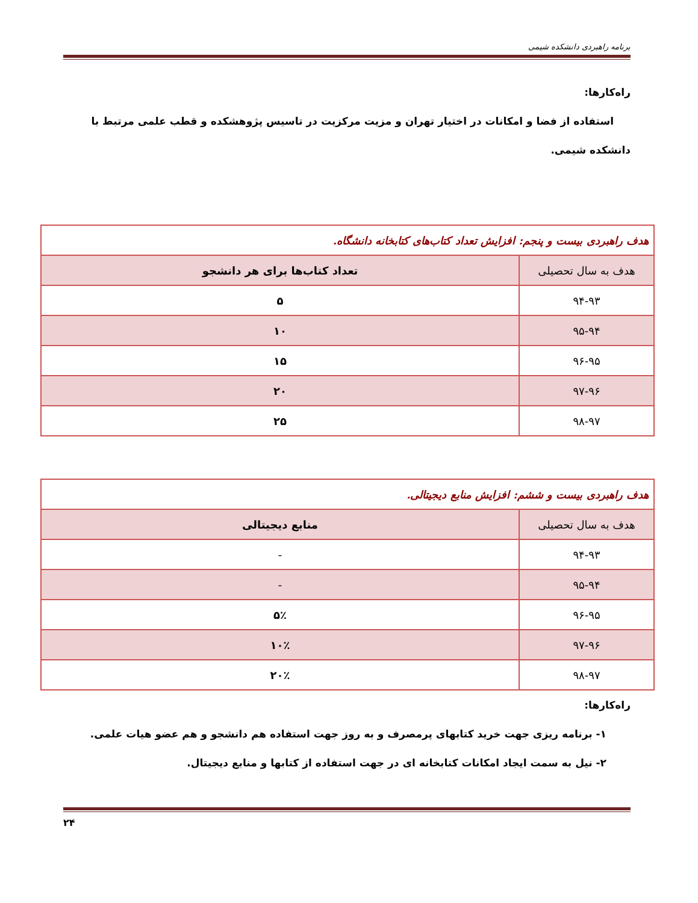برنامه راهبردی دانشکده شیمی
راه‌کارها:
استفاده از فضا و امکانات در اختیار تهران و مزیت مرکزیت در تاسیس پژوهشکده و قطب علمی مرتبط با
دانشکده شیمی.
| هدف راهبردی بیست و پنجم: افزایش تعداد کتاب‌های کتابخانه دانشگاه. | |
| هدف به سال تحصیلی | تعداد کتاب‌ها برای هر دانشجو |
| ۹۴-۹۳ | ۵ |
| ۹۵-۹۴ | ۱۰ |
| ۹۶-۹۵ | ۱۵ |
| ۹۷-۹۶ | ۲۰ |
| ۹۸-۹۷ | ۲۵ |
| هدف راهبردی بیست و ششم: افزایش منابع دیجیتالی. | |
| هدف به سال تحصیلی | منابع دیجیتالی |
| ۹۴-۹۳ | - |
| ۹۵-۹۴ | - |
| ۹۶-۹۵ | ۵٪ |
| ۹۷-۹۶ | ۱۰٪ |
| ۹۸-۹۷ | ۲۰٪ |
راه‌کارها:
۱- برنامه ریزی جهت خرید کتابهای پرمصرف و به روز جهت استفاده هم دانشجو و هم عضو هیات علمی.
۲- نیل به سمت ایجاد امکانات کتابخانه ای در جهت استفاده از کتابها و منابع دیجیتال.
۲۴